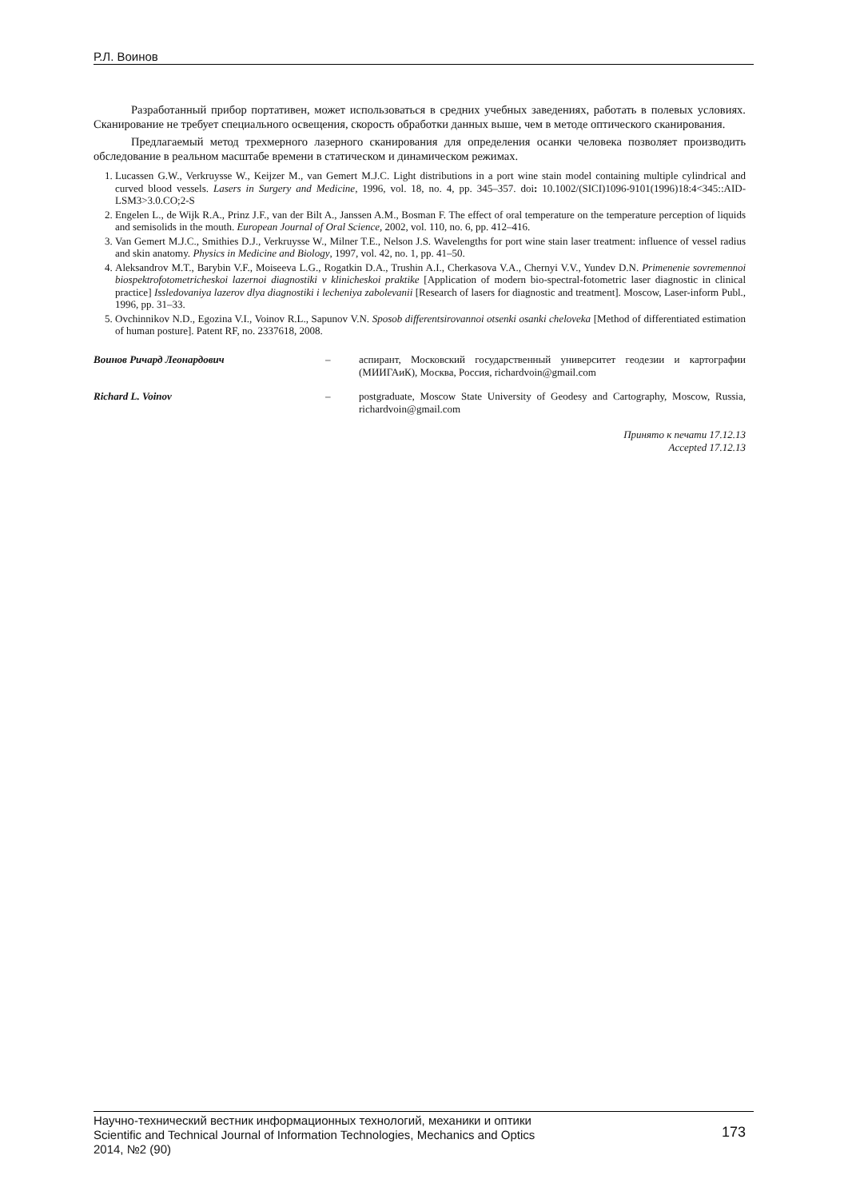Р.Л. Воинов
Разработанный прибор портативен, может использоваться в средних учебных заведениях, работать в полевых условиях. Сканирование не требует специального освещения, скорость обработки данных выше, чем в методе оптического сканирования.
Предлагаемый метод трехмерного лазерного сканирования для определения осанки человека позволяет производить обследование в реальном масштабе времени в статическом и динамическом режимах.
1. Lucassen G.W., Verkruysse W., Keijzer M., van Gemert M.J.C. Light distributions in a port wine stain model containing multiple cylindrical and curved blood vessels. Lasers in Surgery and Medicine, 1996, vol. 18, no. 4, pp. 345–357. doi: 10.1002/(SICI)1096-9101(1996)18:4<345::AID-LSM3>3.0.CO;2-S
2. Engelen L., de Wijk R.A., Prinz J.F., van der Bilt A., Janssen A.M., Bosman F. The effect of oral temperature on the temperature perception of liquids and semisolids in the mouth. European Journal of Oral Science, 2002, vol. 110, no. 6, pp. 412–416.
3. Van Gemert M.J.C., Smithies D.J., Verkruysse W., Milner T.E., Nelson J.S. Wavelengths for port wine stain laser treatment: influence of vessel radius and skin anatomy. Physics in Medicine and Biology, 1997, vol. 42, no. 1, pp. 41–50.
4. Aleksandrov M.T., Barybin V.F., Moiseeva L.G., Rogatkin D.A., Trushin A.I., Cherkasova V.A., Chernyi V.V., Yundev D.N. Primenenie sovremennoi biospektrofotometricheskoi lazernoi diagnostiki v klinicheskoi praktike [Application of modern bio-spectral-fotometric laser diagnostic in clinical practice] Issledovaniya lazerov dlya diagnostiki i lecheniya zabolevanii [Research of lasers for diagnostic and treatment]. Moscow, Laser-inform Publ., 1996, pp. 31–33.
5. Ovchinnikov N.D., Egozina V.I., Voinov R.L., Sapunov V.N. Sposob differentsirovannoi otsenki osanki cheloveka [Method of differentiated estimation of human posture]. Patent RF, no. 2337618, 2008.
| Воинов Ричард Леонардович | – | аспирант, Московский государственный университет геодезии и картографии (МИИГАиК), Москва, Россия, richardvoin@gmail.com |
| Richard L. Voinov | – | postgraduate, Moscow State University of Geodesy and Cartography, Moscow, Russia, richardvoin@gmail.com |
Принято к печати 17.12.13
Accepted 17.12.13
Научно-технический вестник информационных технологий, механики и оптики
Scientific and Technical Journal of Information Technologies, Mechanics and Optics
2014, №2 (90)
173